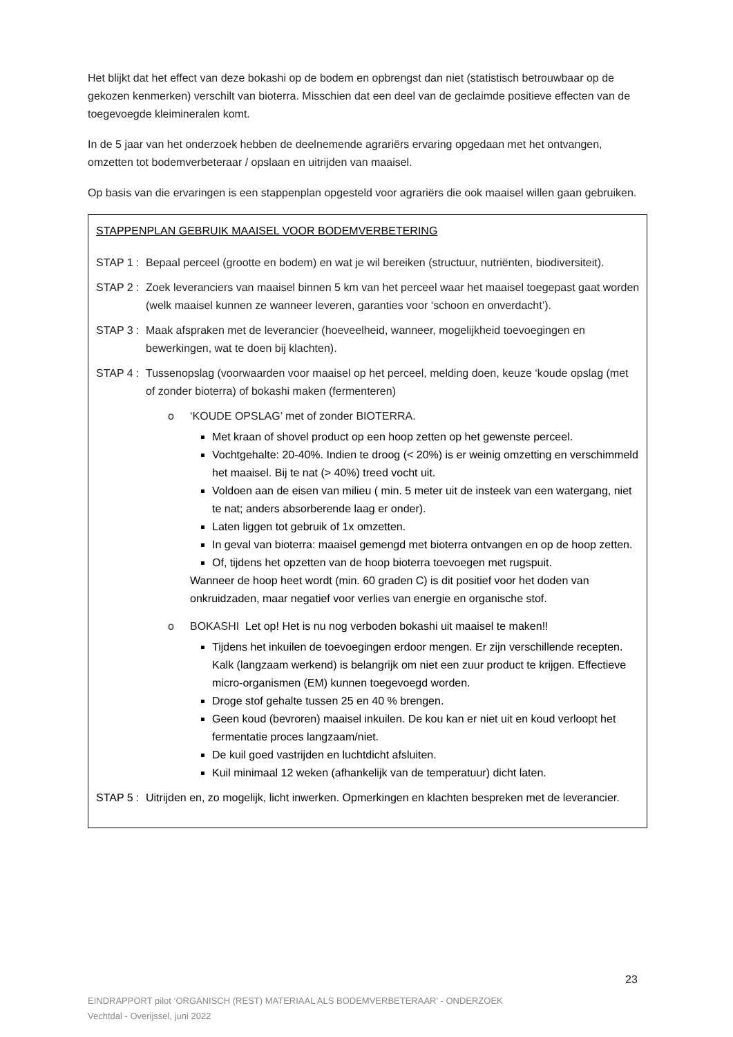Het blijkt dat het effect van deze bokashi op de bodem en opbrengst dan niet (statistisch betrouwbaar op de gekozen kenmerken) verschilt van bioterra. Misschien dat een deel van de geclaimde positieve effecten van de toegevoegde kleimineralen komt.
In de 5 jaar van het onderzoek hebben de deelnemende agrariërs ervaring opgedaan met het ontvangen, omzetten tot bodemverbeteraar / opslaan en uitrijden van maaisel.
Op basis van die ervaringen is een stappenplan opgesteld voor agrariërs die ook maaisel willen gaan gebruiken.
STAPPENPLAN GEBRUIK MAAISEL VOOR BODEMVERBETERING
STAP 1 : Bepaal perceel (grootte en bodem) en wat je wil bereiken (structuur, nutriënten, biodiversiteit).
STAP 2 : Zoek leveranciers van maaisel binnen 5 km van het perceel waar het maaisel toegepast gaat worden (welk maaisel kunnen ze wanneer leveren, garanties voor ‘schoon en onverdacht’).
STAP 3 : Maak afspraken met de leverancier (hoeveelheid, wanneer, mogelijkheid toevoegingen en bewerkingen, wat te doen bij klachten).
STAP 4 : Tussenopslag (voorwaarden voor maaisel op het perceel, melding doen, keuze ‘koude opslag (met of zonder bioterra) of bokashi maken (fermenteren)
o ‘KOUDE OPSLAG’ met of zonder BIOTERRA.
Met kraan of shovel product op een hoop zetten op het gewenste perceel.
Vochtgehalte: 20-40%. Indien te droog (< 20%) is er weinig omzetting en verschimmeld het maaisel. Bij te nat (> 40%) treed vocht uit.
Voldoen aan de eisen van milieu ( min. 5 meter uit de insteek van een watergang, niet te nat; anders absorberende laag er onder).
Laten liggen tot gebruik of 1x omzetten.
In geval van bioterra: maaisel gemengd met bioterra ontvangen en op de hoop zetten.
Of, tijdens het opzetten van de hoop bioterra toevoegen met rugspuit.
Wanneer de hoop heet wordt (min. 60 graden C) is dit positief voor het doden van onkruidzaden, maar negatief voor verlies van energie en organische stof.
o BOKASHI Let op! Het is nu nog verboden bokashi uit maaisel te maken!!
Tijdens het inkuilen de toevoegingen erdoor mengen. Er zijn verschillende recepten. Kalk (langzaam werkend) is belangrijk om niet een zuur product te krijgen. Effectieve micro-organismen (EM) kunnen toegevoegd worden.
Droge stof gehalte tussen 25 en 40 % brengen.
Geen koud (bevroren) maaisel inkuilen. De kou kan er niet uit en koud verloopt het fermentatie proces langzaam/niet.
De kuil goed vastrijden en luchtdicht afsluiten.
Kuil minimaal 12 weken (afhankelijk van de temperatuur) dicht laten.
STAP 5 : Uitrijden en, zo mogelijk, licht inwerken. Opmerkingen en klachten bespreken met de leverancier.
23
EINDRAPPORT pilot ‘ORGANISCH (REST) MATERIAAL ALS BODEMVERBETERAAR’ - ONDERZOEK
Vechtdal - Overijssel, juni 2022